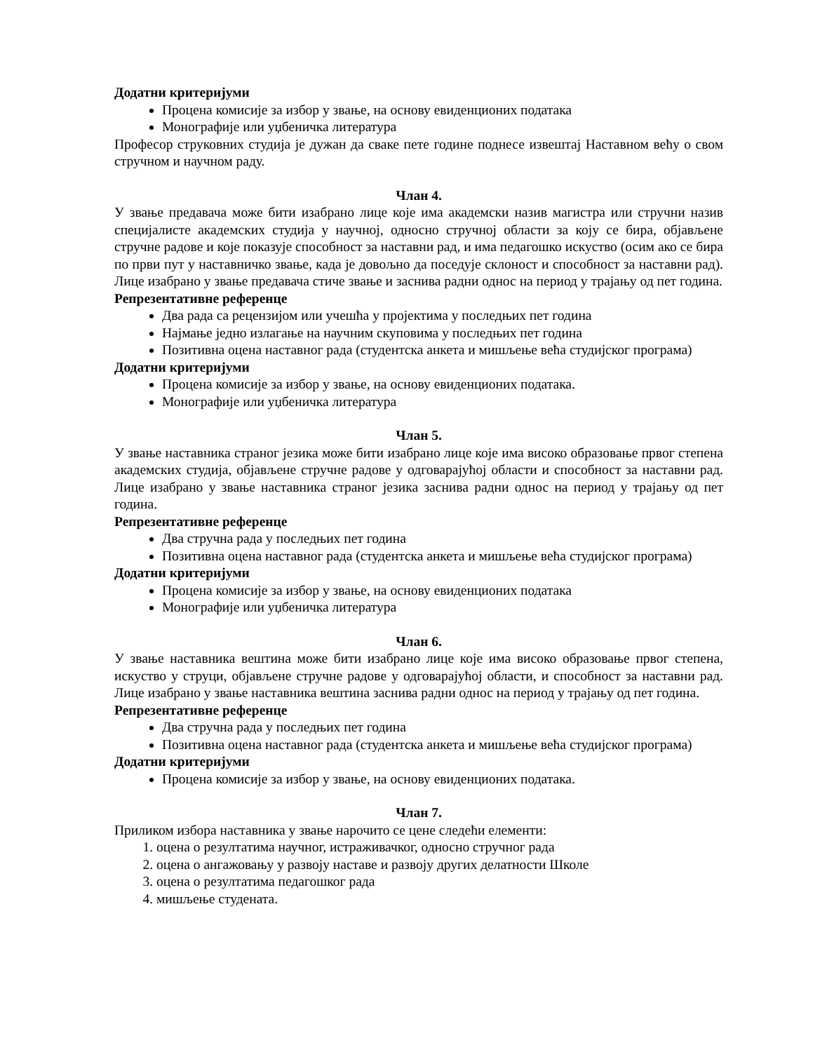Додатни критеријуми
Процена комисије за избор у звање, на основу евиденционих података
Монографије или уџбеничка литература
Професор струковних студија је дужан да сваке пете године поднесе извештај Наставном већу о свом стручном и научном раду.
Члан 4.
У звање предавача може бити изабрано лице које има академски назив магистра или стручни назив специјалисте академских студија у научној, односно стручној области за коју се бира, објављене стручне радове и које показује способност за наставни рад, и има педагошко искуство (осим ако се бира по први пут у наставничко звање, када је довољно да поседује склоност и способност за наставни рад). Лице изабрано у звање предавача стиче звање и заснива радни однос на период у трајању од пет година.
Репрезентативне референце
Два рада са рецензијом или учешћа у пројектима у последњих пет година
Најмање једно излагање на научним скуповима у последњих пет година
Позитивна оцена наставног рада (студентска анкета и мишљење већа студијског програма)
Додатни критеријуми
Процена комисије за избор у звање, на основу евиденционих података.
Монографије или уџбеничка литература
Члан 5.
У звање наставника страног језика може бити изабрано лице које има високо образовање првог степена академских студија, објављене стручне радове у одговарајућој области и способност за наставни рад. Лице изабрано у звање наставника страног језика заснива радни однос на период у трајању од пет година.
Репрезентативне референце
Два стручна рада у последњих пет година
Позитивна оцена наставног рада (студентска анкета и мишљење већа студијског програма)
Додатни критеријуми
Процена комисије за избор у звање, на основу евиденционих података
Монографије или уџбеничка литература
Члан 6.
У звање наставника вештина може бити изабрано лице које има високо образовање првог степена, искуство у струци, објављене стручне радове у одговарајућој области, и способност за наставни рад. Лице изабрано у звање наставника вештина заснива радни однос на период у трајању од пет година.
Репрезентативне референце
Два стручна рада у последњих пет година
Позитивна оцена наставног рада (студентска анкета и мишљење већа студијског програма)
Додатни критеријуми
Процена комисије за избор у звање, на основу евиденционих података.
Члан 7.
Приликом избора наставника у звање нарочито се цене следећи елементи:
1. оцена о резултатима научног, истраживачког, односно стручног рада
2. оцена о ангажовању у развоју наставе и развоју других делатности Школе
3. оцена о резултатима педагошког рада
4. мишљење студената.